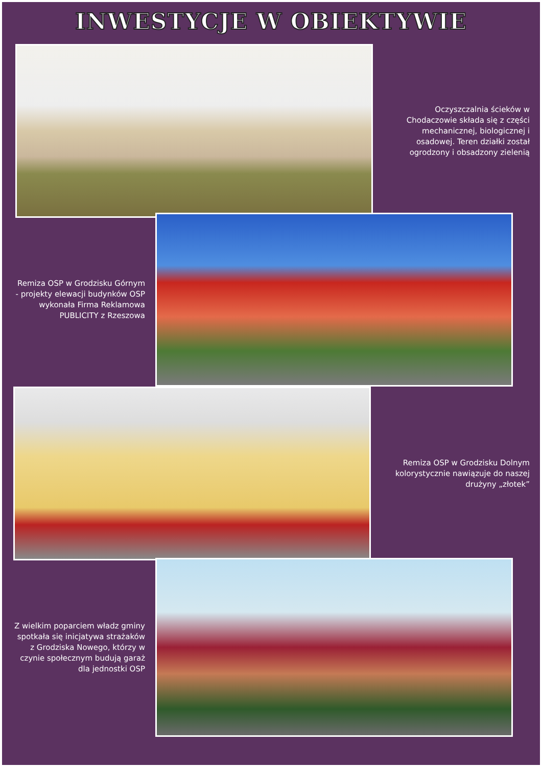INWESTYCJE W OBIEKTYWIE
Oczyszczalnia ścieków w Chodaczowie składa się z części mechanicznej, biologicznej i osadowej. Teren działki został ogrodzony i obsadzony zielenią
Remiza OSP w Grodzisku Górnym - projekty elewacji budynków OSP wykonała Firma Reklamowa PUBLICITY z Rzeszowa
Remiza OSP w Grodzisku Dolnym kolorystycznie nawiązuje do naszej drużyny „złotek”
Z wielkim poparciem władz gminy spotkała się inicjatywa strażaków z Grodziska Nowego, którzy w czynie społecznym budują garaż dla jednostki OSP